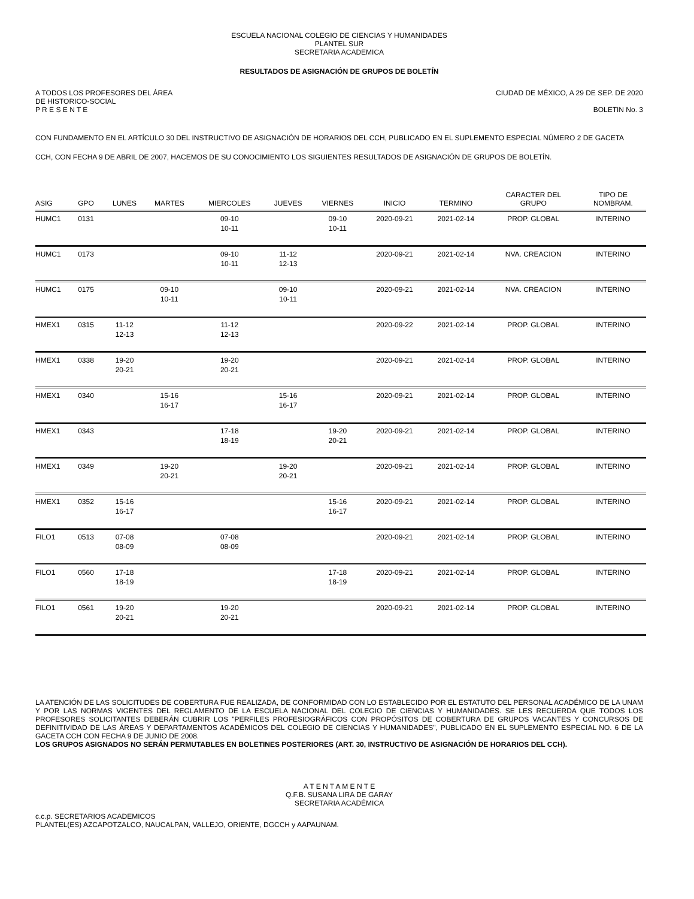ESCUELA NACIONAL COLEGIO DE CIENCIAS Y HUMANIDADES
PLANTEL SUR
SECRETARIA ACADEMICA
RESULTADOS DE ASIGNACIÓN DE GRUPOS DE BOLETÍN
A TODOS LOS PROFESORES DEL ÁREA
DE HISTORICO-SOCIAL
P R E S E N T E
CIUDAD DE MÉXICO, A 29 DE SEP. DE 2020
BOLETIN No. 3
CON FUNDAMENTO EN EL ARTÍCULO 30 DEL INSTRUCTIVO DE ASIGNACIÓN DE HORARIOS DEL CCH, PUBLICADO EN EL SUPLEMENTO ESPECIAL NÚMERO 2 DE GACETA CCH, CON FECHA 9 DE ABRIL DE 2007, HACEMOS DE SU CONOCIMIENTO LOS SIGUIENTES RESULTADOS DE ASIGNACIÓN DE GRUPOS DE BOLETÍN.
| ASIG | GPO | LUNES | MARTES | MIERCOLES | JUEVES | VIERNES | INICIO | TERMINO | CARACTER DEL GRUPO | TIPO DE NOMBRAM. |
| --- | --- | --- | --- | --- | --- | --- | --- | --- | --- | --- |
| HUMC1 | 0131 | | | 09-10 10-11 | | 09-10 10-11 | 2020-09-21 | 2021-02-14 | PROP. GLOBAL | INTERINO |
| HUMC1 | 0173 | | | 09-10 10-11 | 11-12 12-13 | | 2020-09-21 | 2021-02-14 | NVA. CREACION | INTERINO |
| HUMC1 | 0175 | | 09-10 10-11 | | 09-10 10-11 | | 2020-09-21 | 2021-02-14 | NVA. CREACION | INTERINO |
| HMEX1 | 0315 | 11-12 12-13 | | 11-12 12-13 | | | 2020-09-22 | 2021-02-14 | PROP. GLOBAL | INTERINO |
| HMEX1 | 0338 | 19-20 20-21 | | 19-20 20-21 | | | 2020-09-21 | 2021-02-14 | PROP. GLOBAL | INTERINO |
| HMEX1 | 0340 | | 15-16 16-17 | | 15-16 16-17 | | 2020-09-21 | 2021-02-14 | PROP. GLOBAL | INTERINO |
| HMEX1 | 0343 | | | 17-18 18-19 | | 19-20 20-21 | 2020-09-21 | 2021-02-14 | PROP. GLOBAL | INTERINO |
| HMEX1 | 0349 | | 19-20 20-21 | | 19-20 20-21 | | 2020-09-21 | 2021-02-14 | PROP. GLOBAL | INTERINO |
| HMEX1 | 0352 | 15-16 16-17 | | | | 15-16 16-17 | 2020-09-21 | 2021-02-14 | PROP. GLOBAL | INTERINO |
| FILO1 | 0513 | 07-08 08-09 | | 07-08 08-09 | | | 2020-09-21 | 2021-02-14 | PROP. GLOBAL | INTERINO |
| FILO1 | 0560 | 17-18 18-19 | | | | 17-18 18-19 | 2020-09-21 | 2021-02-14 | PROP. GLOBAL | INTERINO |
| FILO1 | 0561 | 19-20 20-21 | | 19-20 20-21 | | | 2020-09-21 | 2021-02-14 | PROP. GLOBAL | INTERINO |
LA ATENCIÓN DE LAS SOLICITUDES DE COBERTURA FUE REALIZADA, DE CONFORMIDAD CON LO ESTABLECIDO POR EL ESTATUTO DEL PERSONAL ACADÉMICO DE LA UNAM Y POR LAS NORMAS VIGENTES DEL REGLAMENTO DE LA ESCUELA NACIONAL DEL COLEGIO DE CIENCIAS Y HUMANIDADES. SE LES RECUERDA QUE TODOS LOS PROFESORES SOLICITANTES DEBERÁN CUBRIR LOS "PERFILES PROFESIOGRÁFICOS CON PROPÓSITOS DE COBERTURA DE GRUPOS VACANTES Y CONCURSOS DE DEFINITIVIDAD DE LAS ÁREAS Y DEPARTAMENTOS ACADÉMICOS DEL COLEGIO DE CIENCIAS Y HUMANIDADES", PUBLICADO EN EL SUPLEMENTO ESPECIAL NO. 6 DE LA GACETA CCH CON FECHA 9 DE JUNIO DE 2008.
LOS GRUPOS ASIGNADOS NO SERÁN PERMUTABLES EN BOLETINES POSTERIORES (ART. 30, INSTRUCTIVO DE ASIGNACIÓN DE HORARIOS DEL CCH).
A T E N T A M E N T E
Q.F.B. SUSANA LIRA DE GARAY
SECRETARIA ACADÉMICA
c.c.p. SECRETARIOS ACADEMICOS
PLANTEL(ES) AZCAPOTZALCO, NAUCALPAN, VALLEJO, ORIENTE, DGCCH y AAPAUNAM.